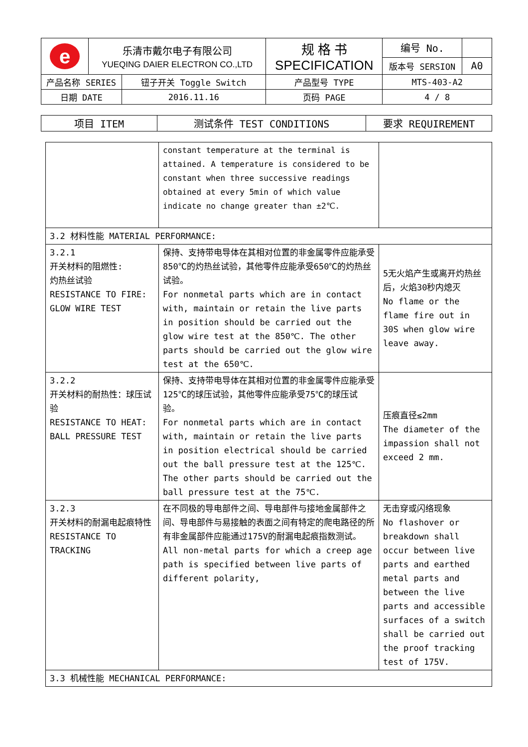| e | 乐清市戴尔电子有限公司 YUEQING DAIER ELECTRON CO.,LTD | | 规 格 书 SPECIFICATION | 编号 No. | |
| | | | | 版本号 SERSION | A0 |
| 产品名称 SERIES | | 钮子开关 Toggle Switch | 产品型号 TYPE | MTS-403-A2 | |
| 日期 DATE | | 2016.11.16 | 页码 PAGE | 4 / 8 | |
| 项目 ITEM | 测试条件 TEST CONDITIONS | 要求 REQUIREMENT |
| --- | --- | --- |
| | constant temperature at the terminal is attained. A temperature is considered to be constant when three successive readings obtained at every 5min of which value indicate no change greater than ±2℃. | |
| 3.2 材料性能 MATERIAL PERFORMANCE: | | |
| 3.2.1 开关材料的阻燃性: 灼热丝试验 RESISTANCE TO FIRE: GLOW WIRE TEST | 保持、支持带电导体在其相对位置的非金属零件应能承受850℃的灼热丝试验，其他零件应能承受650℃的灼热丝试验。 For nonmetal parts which are in contact with, maintain or retain the live parts in position should be carried out the glow wire test at the 850℃. The other parts should be carried out the glow wire test at the 650℃. | 5无火焰产生或离开灼热丝后，火焰30秒内熄灭 No flame or the flame fire out in 30S when glow wire leave away. |
| 3.2.2 开关材料的耐热性：球压试验 RESISTANCE TO HEAT: BALL PRESSURE TEST | 保持、支持带电导体在其相对位置的非金属零件应能承受125℃的球压试验，其他零件应能承受75℃的球压试验。 For nonmetal parts which are in contact with, maintain or retain the live parts in position electrical should be carried out the ball pressure test at the 125℃. The other parts should be carried out the ball pressure test at the 75℃. | 压痕直径≤2mm The diameter of the impassion shall not exceed 2 mm. |
| 3.2.3 开关材料的耐漏电起痕特性 RESISTANCE TO TRACKING | 在不同极的导电部件之间、导电部件与接地金属部件之间、导电部件与易接触的表面之间有特定的爬电路径的所有非金属部件应能通过175V的耐漏电起痕指数测试。 All non-metal parts for which a creep age path is specified between live parts of different polarity, | 无击穿或闪络现象 No flashover or breakdown shall occur between live parts and earthed metal parts and between the live parts and accessible surfaces of a switch shall be carried out the proof tracking test of 175V. |
| 3.3 机械性能 MECHANICAL PERFORMANCE: | | |